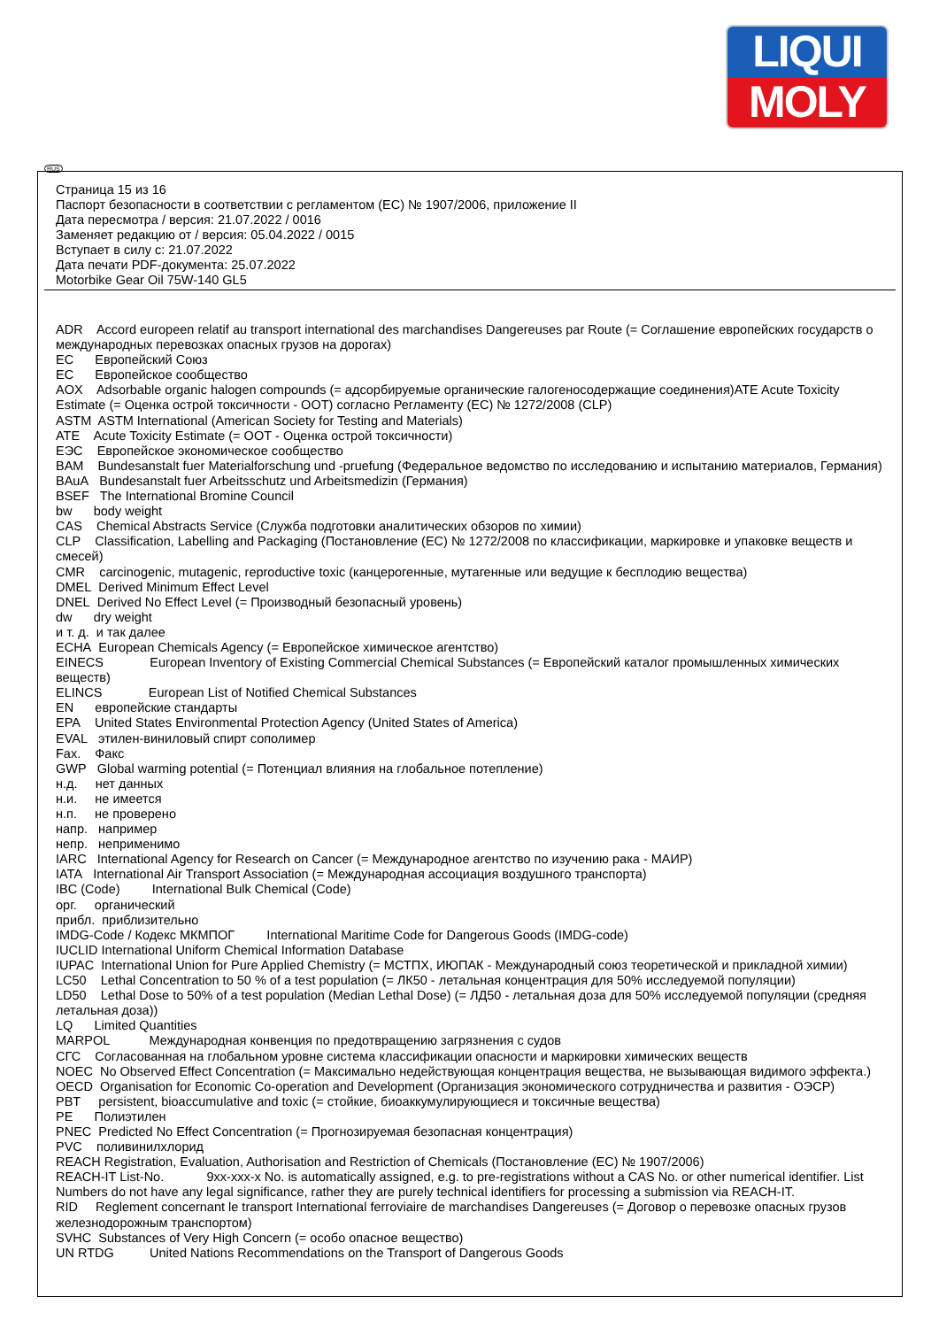LIQUI
MOLY
RUS
Страница 15 из 16
Паспорт безопасности в соответствии с регламентом (ЕС) № 1907/2006, приложение II
Дата пересмотра / версия: 21.07.2022 / 0016
Заменяет редакцию от / версия: 05.04.2022 / 0015
Вступает в силу с: 21.07.2022
Дата печати PDF-документа: 25.07.2022
Motorbike Gear Oil 75W-140 GL5
ADR Accord europeen relatif au transport international des marchandises Dangereuses par Route (= Соглашение европейских государств о международных перевозках опасных грузов на дорогах)
EC Европейский Союз
EC Европейское сообщество
AOX Adsorbable organic halogen compounds (= адсорбируемые органические галогеносодержащие соединения)ATE Acute Toxicity Estimate (= Оценка острой токсичности - ООТ) согласно Регламенту (EC) № 1272/2008 (CLP)
ASTM ASTM International (American Society for Testing and Materials)
ATE Acute Toxicity Estimate (= ООТ - Оценка острой токсичности)
ЕЭС Европейское экономическое сообщество
BAM Bundesanstalt fuer Materialforschung und -pruefung (Федеральное ведомство по исследованию и испытанию материалов, Германия)
BAuA Bundesanstalt fuer Arbeitsschutz und Arbeitsmedizin (Германия)
BSEF The International Bromine Council
bw body weight
CAS Chemical Abstracts Service (Служба подготовки аналитических обзоров по химии)
CLP Classification, Labelling and Packaging (Постановление (ЕС) № 1272/2008 по классификации, маркировке и упаковке веществ и смесей)
CMR carcinogenic, mutagenic, reproductive toxic (канцерогенные, мутагенные или ведущие к бесплодию вещества)
DMEL Derived Minimum Effect Level
DNEL Derived No Effect Level (= Производный безопасный уровень)
dw dry weight
и т. д. и так далее
ECHA European Chemicals Agency (= Европейское химическое агентство)
EINECS European Inventory of Existing Commercial Chemical Substances (= Европейский каталог промышленных химических веществ)
ELINCS European List of Notified Chemical Substances
EN европейские стандарты
EPA United States Environmental Protection Agency (United States of America)
EVAL этилен-виниловый спирт сополимер
Fax. Факс
GWP Global warming potential (= Потенциал влияния на глобальное потепление)
н.д. нет данных
н.и. не имеется
н.п. не проверено
напр. например
непр. неприменимо
IARC International Agency for Research on Cancer (= Международное агентство по изучению рака - МАИР)
IATA International Air Transport Association (= Международная ассоциация воздушного транспорта)
IBC (Code) International Bulk Chemical (Code)
орг. органический
прибл. приблизительно
IMDG-Code / Кодекс МКМПОГ International Maritime Code for Dangerous Goods (IMDG-code)
IUCLID International Uniform Chemical Information Database
IUPAC International Union for Pure Applied Chemistry (= МСТПХ, ИЮПАК - Международный союз теоретической и прикладной химии)
LC50 Lethal Concentration to 50 % of a test population (= ЛК50 - летальная концентрация для 50% исследуемой популяции)
LD50 Lethal Dose to 50% of a test population (Median Lethal Dose) (= ЛД50 - летальная доза для 50% исследуемой популяции (средняя летальная доза))
LQ Limited Quantities
MARPOL Международная конвенция по предотвращению загрязнения с судов
СГС Согласованная на глобальном уровне система классификации опасности и маркировки химических веществ
NOEC No Observed Effect Concentration (= Максимально недействующая концентрация вещества, не вызывающая видимого эффекта.)
OECD Organisation for Economic Co-operation and Development (Организация экономического сотрудничества и развития - ОЭСР)
PBT persistent, bioaccumulative and toxic (= стойкие, биоаккумулирующиеся и токсичные вещества)
PE Полиэтилен
PNEC Predicted No Effect Concentration (= Прогнозируемая безопасная концентрация)
PVC поливинилхлорид
REACH Registration, Evaluation, Authorisation and Restriction of Chemicals (Постановление (EC) № 1907/2006)
REACH-IT List-No. 9xx-xxx-x No. is automatically assigned, e.g. to pre-registrations without a CAS No. or other numerical identifier. List Numbers do not have any legal significance, rather they are purely technical identifiers for processing a submission via REACH-IT.
RID Reglement concernant le transport International ferroviaire de marchandises Dangereuses (= Договор о перевозке опасных грузов железнодорожным транспортом)
SVHC Substances of Very High Concern (= особо опасное вещество)
UN RTDG United Nations Recommendations on the Transport of Dangerous Goods